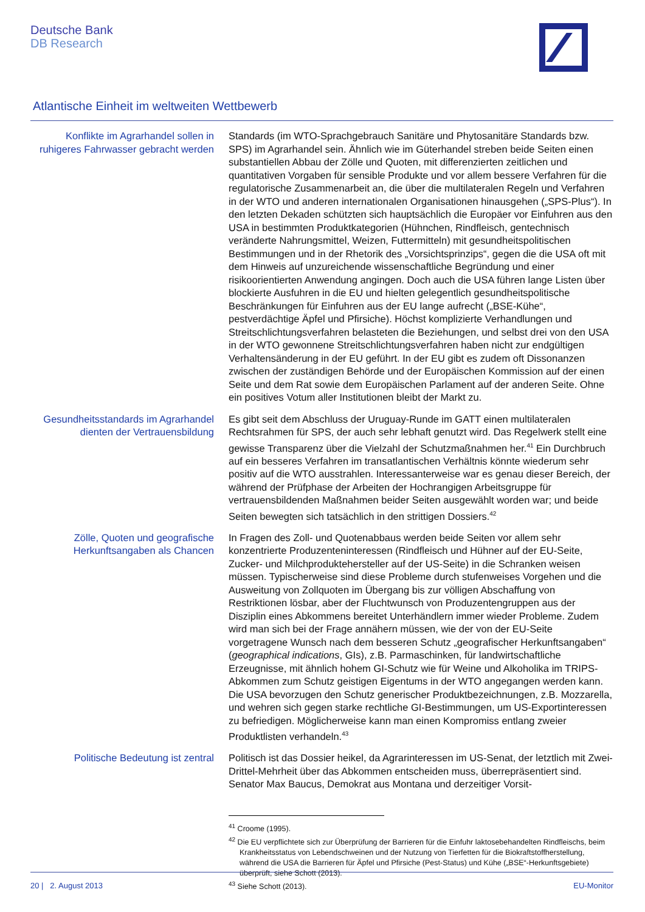Deutsche Bank
DB Research
Atlantische Einheit im weltweiten Wettbewerb
Konflikte im Agrarhandel sollen in ruhigeres Fahrwasser gebracht werden
Standards (im WTO-Sprachgebrauch Sanitäre und Phytosanitäre Standards bzw. SPS) im Agrarhandel sein. Ähnlich wie im Güterhandel streben beide Seiten einen substantiellen Abbau der Zölle und Quoten, mit differenzierten zeitlichen und quantitativen Vorgaben für sensible Produkte und vor allem bessere Verfahren für die regulatorische Zusammenarbeit an, die über die multilateralen Regeln und Verfahren in der WTO und anderen internationalen Organisationen hinausgehen („SPS-Plus“). In den letzten Dekaden schützten sich hauptsächlich die Europäer vor Einfuhren aus den USA in bestimmten Produktkategorien (Hühnchen, Rindfleisch, gentechnisch veränderte Nahrungsmittel, Weizen, Futtermitteln) mit gesundheitspolitischen Bestimmungen und in der Rhetorik des „Vorsichtsprinzips“, gegen die die USA oft mit dem Hinweis auf unzureichende wissenschaftliche Begründung und einer risikoorientierten Anwendung angingen. Doch auch die USA führen lange Listen über blockierte Ausfuhren in die EU und hielten gelegentlich gesundheitspolitische Beschränkungen für Einfuhren aus der EU lange aufrecht („BSE-Kühe“, pestverdächtige Äpfel und Pfirsiche). Höchst komplizierte Verhandlungen und Streitschlichtungsverfahren belasteten die Beziehungen, und selbst drei von den USA in der WTO gewonnene Streitschlichtungsverfahren haben nicht zur endgültigen Verhaltensänderung in der EU geführt. In der EU gibt es zudem oft Dissonanzen zwischen der zuständigen Behörde und der Europäischen Kommission auf der einen Seite und dem Rat sowie dem Europäischen Parlament auf der anderen Seite. Ohne ein positives Votum aller Institutionen bleibt der Markt zu.
Gesundheitsstandards im Agrarhandel dienten der Vertrauensbildung
Es gibt seit dem Abschluss der Uruguay-Runde im GATT einen multilateralen Rechtsrahmen für SPS, der auch sehr lebhaft genutzt wird. Das Regelwerk stellt eine gewisse Transparenz über die Vielzahl der Schutzmaßnahmen her.<sup>41</sup> Ein Durchbruch auf ein besseres Verfahren im transatlantischen Verhältnis könnte wiederum sehr positiv auf die WTO ausstrahlen. Interessanterweise war es genau dieser Bereich, der während der Prüfphase der Arbeiten der Hochrangigen Arbeitsgruppe für vertrauensbildenden Maßnahmen beider Seiten ausgewählt worden war; und beide Seiten bewegten sich tatsächlich in den strittigen Dossiers.<sup>42</sup>
Zölle, Quoten und geografische Herkunftsangaben als Chancen
In Fragen des Zoll- und Quotenabbaus werden beide Seiten vor allem sehr konzentrierte Produzenteninteressen (Rindfleisch und Hühner auf der EU-Seite, Zucker- und Milchproduktehersteller auf der US-Seite) in die Schranken weisen müssen. Typischerweise sind diese Probleme durch stufenweises Vorgehen und die Ausweitung von Zollquoten im Übergang bis zur völligen Abschaffung von Restriktionen lösbar, aber der Fluchtwunsch von Produzentengruppen aus der Disziplin eines Abkommens bereitet Unterhändlern immer wieder Probleme. Zudem wird man sich bei der Frage annähern müssen, wie der von der EU-Seite vorgetragene Wunsch nach dem besseren Schutz „geografischer Herkunftsangaben“ (geographical indications, GIs), z.B. Parmaschinken, für landwirtschaftliche Erzeugnisse, mit ähnlich hohem GI-Schutz wie für Weine und Alkoholika im TRIPS-Abkommen zum Schutz geistigen Eigentums in der WTO angegangen werden kann. Die USA bevorzugen den Schutz generischer Produktbezeichnungen, z.B. Mozzarella, und wehren sich gegen starke rechtliche GI-Bestimmungen, um US-Exportinteressen zu befriedigen. Möglicherweise kann man einen Kompromiss entlang zweier Produktlisten verhandeln.<sup>43</sup>
Politische Bedeutung ist zentral
Politisch ist das Dossier heikel, da Agrarinteressen im US-Senat, der letztlich mit Zwei-Drittel-Mehrheit über das Abkommen entscheiden muss, überrepräsentiert sind. Senator Max Baucus, Demokrat aus Montana und derzeitiger Vorsit-
<sup>41</sup> Croome (1995).
<sup>42</sup> Die EU verpflichtete sich zur Überprüfung der Barrieren für die Einfuhr laktosebehandelten Rindfleischs, beim Krankheitsstatus von Lebendschweinen und der Nutzung von Tierfetten für die Biokraftstoffherstellung, während die USA die Barrieren für Äpfel und Pfirsiche (Pest-Status) und Kühe („BSE“-Herkunftsgebiete) überprüft, siehe Schott (2013).
<sup>43</sup> Siehe Schott (2013).
20 | 2. August 2013 EU-Monitor